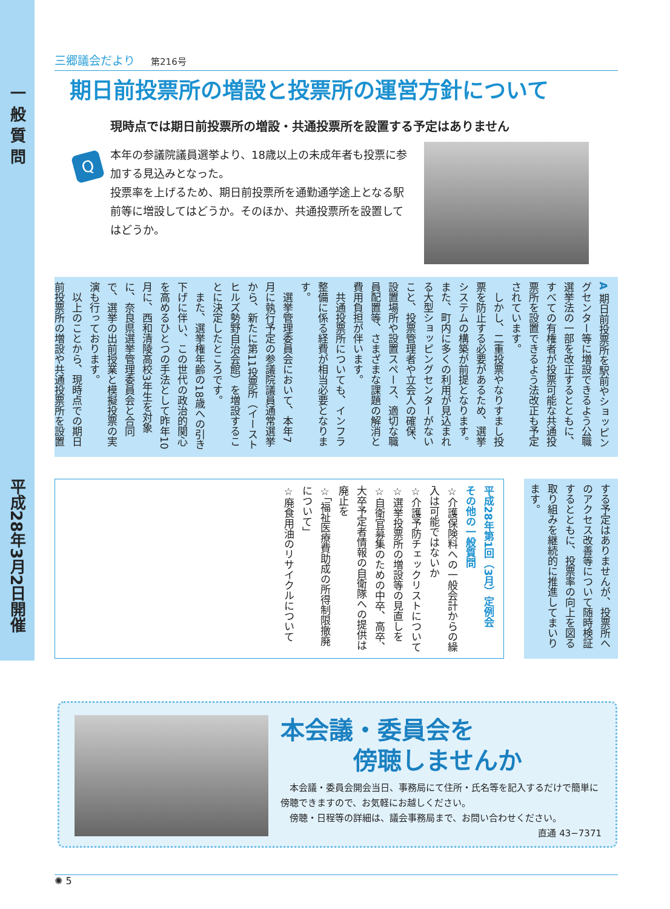一 般 質 問
平成28年3月2日開催
三郷議会だより 第216号
期日前投票所の増設と投票所の運営方針について
現時点では期日前投票所の増設・共通投票所を設置する予定はありません
Q
本年の参議院議員選挙より、18歳以上の未成年者も投票に参加する見込みとなった。
投票率を上げるため、期日前投票所を通勤通学途上となる駅前等に増設してはどうか。そのほか、共通投票所を設置してはどうか。
A 期日前投票所を駅前やショッピングセンター等に増設できるよう公職選挙法の一部を改正するとともに、すべての有権者が投票可能な共通投票所を設置できるよう法改正も予定されています。
　しかし、二重投票やなりすまし投票を防止する必要があるため、選挙システムの構築が前提となります。また、町内に多くの利用が見込まれる大型ショッピングセンターがないこと、投票管理者や立会人の確保、設置場所や設置スペース、適切な職員配置等、さまざまな課題の解消と費用負担が伴います。
　共通投票所についても、インフラ整備に係る経費が相当必要となります。
　選挙管理委員会において、本年7月に執行予定の参議院議員通常選挙から、新たに第11投票所（イーストヒルズ勢野自治会館）を増設することに決定したところです。
　また、選挙権年齢の18歳への引き下げに伴い、この世代の政治的関心を高めるひとつの手法として昨年10月に、西和清陵高校3年生を対象に、奈良県選挙管理委員会と合同で、選挙の出前授業と模擬投票の実演も行っております。
　以上のことから、現時点での期日前投票所の増設や共通投票所を設置
する予定はありませんが、投票所へのアクセス改善等について随時検証するとともに、投票率の向上を図る取り組みを継続的に推進してまいります。
平成28年第1回（3月）定例会
その他の一般質問
☆介護保険料への一般会計からの繰入は可能ではないか
☆介護予防チェックリストについて
☆選挙投票所の増設等の見直しを
☆自衛官募集のための中卒、高卒、大卒予定者情報の自衛隊への提供は廃止を
☆「福祉医療費助成の所得制限撤廃について」
☆廃食用油のリサイクルについて
本会議・委員会を
　　　傍聴しませんか
　本会議・委員会開会当日、事務局にて住所・氏名等を記入するだけで簡単に傍聴できますので、お気軽にお越しください。
　傍聴・日程等の詳細は、議会事務局まで、お問い合わせください。
直通 43−7371
✺ 5